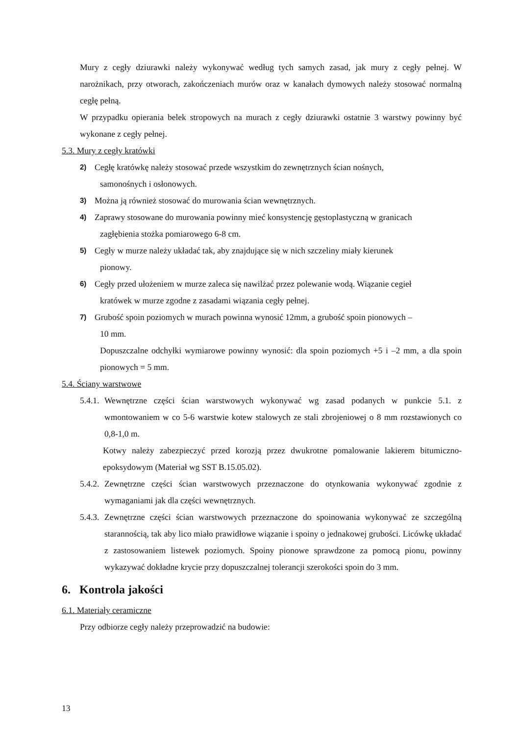Mury z cegły dziurawki należy wykonywać według tych samych zasad, jak mury z cegły pełnej. W narożnikach, przy otworach, zakończeniach murów oraz w kanałach dymowych należy stosować normalną cegłę pełną.
W przypadku opierania belek stropowych na murach z cegły dziurawki ostatnie 3 warstwy powinny być wykonane z cegły pełnej.
5.3. Mury z cegły kratówki
2)
Cegłę kratówkę należy stosować przede wszystkim do zewnętrznych ścian nośnych,
samonośnych i osłonowych.
3)
Można ją również stosować do murowania ścian wewnętrznych.
4)
Zaprawy stosowane do murowania powinny mieć konsystencję gęstoplastyczną w granicach
zagłębienia stożka pomiarowego 6-8 cm.
5)
Cegły w murze należy układać tak, aby znajdujące się w nich szczeliny miały kierunek
pionowy.
6)
Cegły przed ułożeniem w murze zaleca się nawilżać przez polewanie wodą. Wiązanie cegieł
kratówek w murze zgodne z zasadami wiązania cegły pełnej.
7)
Grubość spoin poziomych w murach powinna wynosić 12mm, a grubość spoin pionowych –
10 mm.
Dopuszczalne odchyłki wymiarowe powinny wynosić: dla spoin poziomych +5 i –2 mm, a dla spoin pionowych = 5 mm.
5.4. Ściany warstwowe
5.4.1.
Wewnętrzne części ścian warstwowych wykonywać wg zasad podanych w punkcie 5.1. z wmontowaniem w co 5-6 warstwie kotew stalowych ze stali zbrojeniowej o 8 mm rozstawionych co 0,8-1,0 m.
Kotwy należy zabezpieczyć przed korozją przez dwukrotne pomalowanie lakierem bitumiczno-epoksydowym (Materiał wg SST B.15.05.02).
5.4.2.
Zewnętrzne części ścian warstwowych przeznaczone do otynkowania wykonywać zgodnie z wymaganiami jak dla części wewnętrznych.
5.4.3.
Zewnętrzne części ścian warstwowych przeznaczone do spoinowania wykonywać ze szczególną starannością, tak aby lico miało prawidłowe wiązanie i spoiny o jednakowej grubości. Licówkę układać z zastosowaniem listewek poziomych. Spoiny pionowe sprawdzone za pomocą pionu, powinny wykazywać dokładne krycie przy dopuszczalnej tolerancji szerokości spoin do 3 mm.
6. Kontrola jakości
6.1. Materiały ceramiczne
Przy odbiorze cegły należy przeprowadzić na budowie:
13